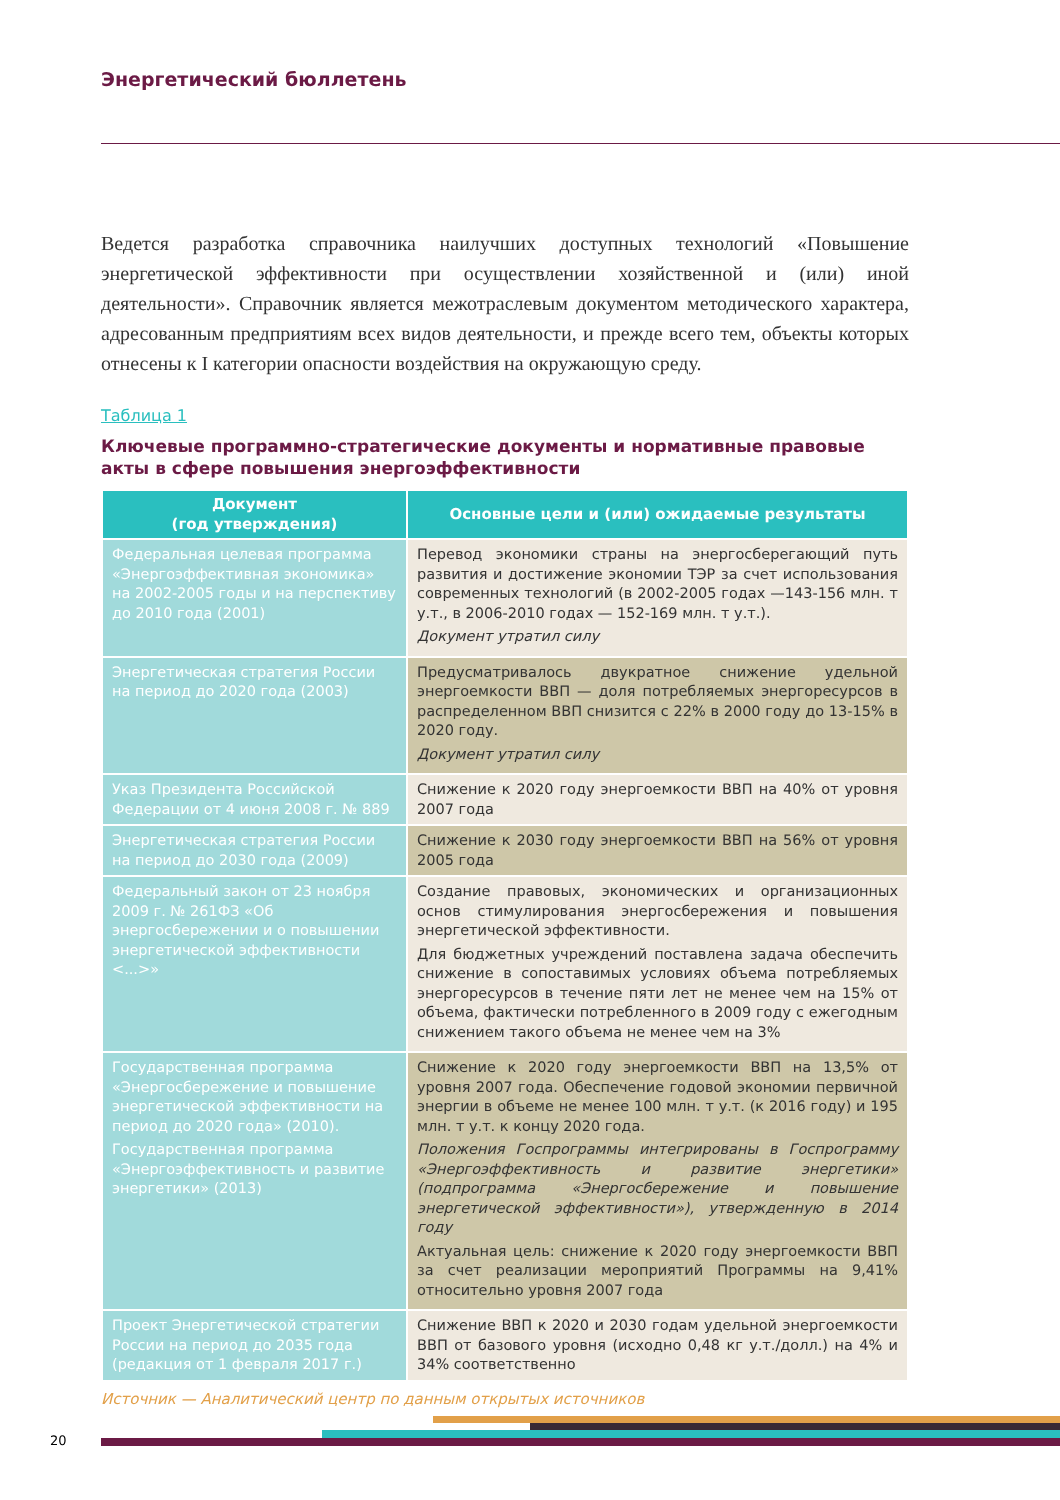Энергетический бюллетень
Ведется разработка справочника наилучших доступных технологий «Повышение энергетической эффективности при осуществлении хозяйственной и (или) иной деятельности». Справочник является межотраслевым документом методического характера, адресованным предприятиям всех видов деятельности, и прежде всего тем, объекты которых отнесены к I категории опасности воздействия на окружающую среду.
Таблица 1
Ключевые программно-стратегические документы и нормативные правовые акты в сфере повышения энергоэффективности
| Документ (год утверждения) | Основные цели и (или) ожидаемые результаты |
| --- | --- |
| Федеральная целевая программа «Энергоэффективная экономика» на 2002-2005 годы и на перспективу до 2010 года (2001) | Перевод экономики страны на энергосберегающий путь развития и достижение экономии ТЭР за счет использования современных технологий (в 2002-2005 годах —143-156 млн. т у.т., в 2006-2010 годах — 152-169 млн. т у.т.). Документ утратил силу |
| Энергетическая стратегия России на период до 2020 года (2003) | Предусматривалось двукратное снижение удельной энергоемкости ВВП — доля потребляемых энергоресурсов в распределенном ВВП снизится с 22% в 2000 году до 13-15% в 2020 году. Документ утратил силу |
| Указ Президента Российской Федерации от 4 июня 2008 г. № 889 | Снижение к 2020 году энергоемкости ВВП на 40% от уровня 2007 года |
| Энергетическая стратегия России на период до 2030 года (2009) | Снижение к 2030 году энергоемкости ВВП на 56% от уровня 2005 года |
| Федеральный закон от 23 ноября 2009 г. № 261ФЗ «Об энергосбережении и о повышении энергетической эффективности <...>» | Создание правовых, экономических и организационных основ стимулирования энергосбережения и повышения энергетической эффективности. Для бюджетных учреждений поставлена задача обеспечить снижение в сопоставимых условиях объема потребляемых энергоресурсов в течение пяти лет не менее чем на 15% от объема, фактически потребленного в 2009 году с ежегодным снижением такого объема не менее чем на 3% |
| Государственная программа «Энергосбережение и повышение энергетической эффективности на период до 2020 года» (2010). Государственная программа «Энергоэффективность и развитие энергетики» (2013) | Снижение к 2020 году энергоемкости ВВП на 13,5% от уровня 2007 года. Обеспечение годовой экономии первичной энергии в объеме не менее 100 млн. т у.т. (к 2016 году) и 195 млн. т у.т. к концу 2020 года. Положения Госпрограммы интегрированы в Госпрограмму «Энергоэффективность и развитие энергетики» (подпрограмма «Энергосбережение и повышение энергетической эффективности»), утвержденную в 2014 году Актуальная цель: снижение к 2020 году энергоемкости ВВП за счет реализации мероприятий Программы на 9,41% относительно уровня 2007 года |
| Проект Энергетической стратегии России на период до 2035 года (редакция от 1 февраля 2017 г.) | Снижение ВВП к 2020 и 2030 годам удельной энергоемкости ВВП от базового уровня (исходно 0,48 кг у.т./долл.) на 4% и 34% соответственно |
Источник — Аналитический центр по данным открытых источников
20